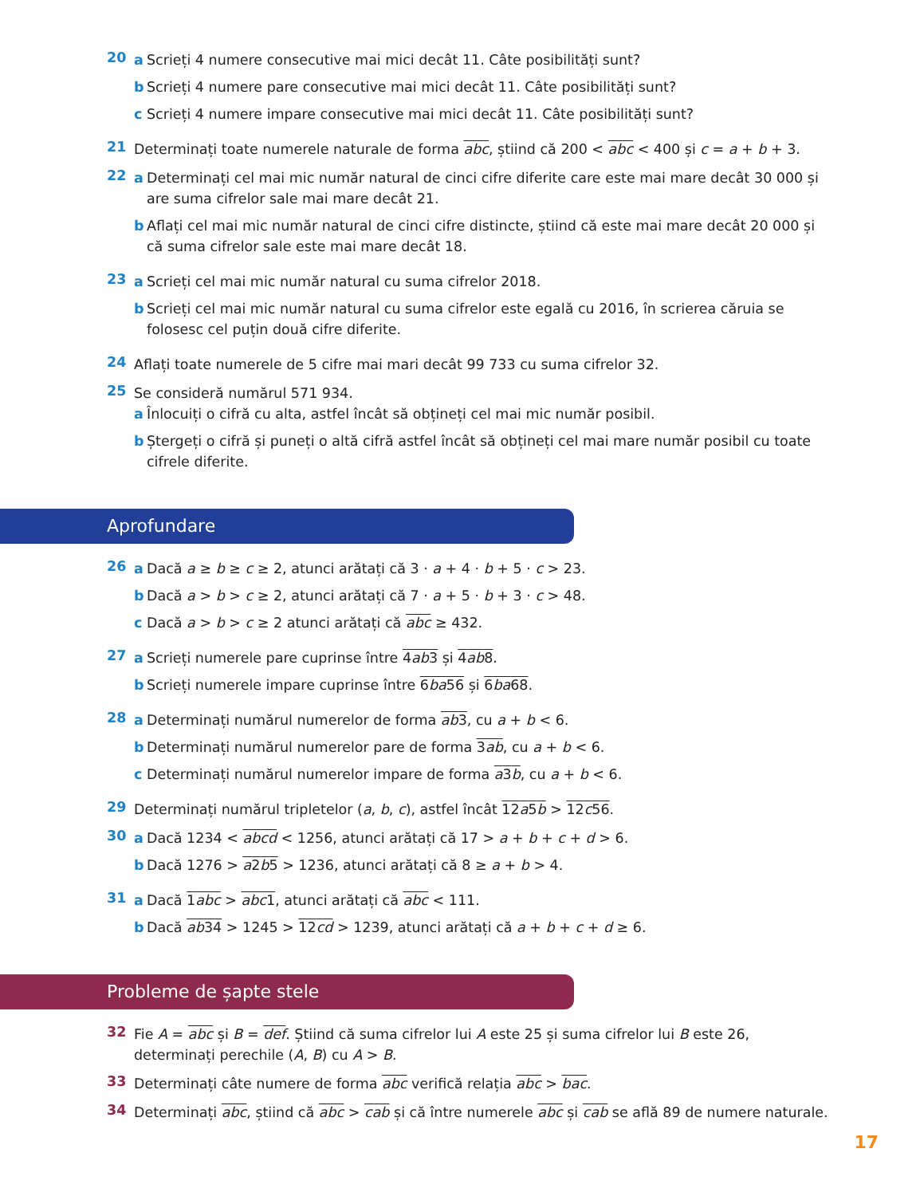20
a Scrieți 4 numere consecutive mai mici decât 11. Câte posibilități sunt?
b Scrieți 4 numere pare consecutive mai mici decât 11. Câte posibilități sunt?
c Scrieți 4 numere impare consecutive mai mici decât 11. Câte posibilități sunt?
21
Determinați toate numerele naturale de forma abc, știind că 200 < abc < 400 și c = a + b + 3.
22
a Determinați cel mai mic număr natural de cinci cifre diferite care este mai mare decât 30 000 și are suma cifrelor sale mai mare decât 21.
b Aflați cel mai mic număr natural de cinci cifre distincte, știind că este mai mare decât 20 000 și că suma cifrelor sale este mai mare decât 18.
23
a Scrieți cel mai mic număr natural cu suma cifrelor 2018.
b Scrieți cel mai mic număr natural cu suma cifrelor este egală cu 2016, în scrierea căruia se folosesc cel puțin două cifre diferite.
24
Aflați toate numerele de 5 cifre mai mari decât 99 733 cu suma cifrelor 32.
25
Se consideră numărul 571 934.
a Înlocuiți o cifră cu alta, astfel încât să obțineți cel mai mic număr posibil.
b Ștergeți o cifră și puneți o altă cifră astfel încât să obțineți cel mai mare număr posibil cu toate cifrele diferite.
Aprofundare
26
a Dacă a ≥ b ≥ c ≥ 2, atunci arătați că 3 · a + 4 · b + 5 · c > 23.
b Dacă a > b > c ≥ 2, atunci arătați că 7 · a + 5 · b + 3 · c > 48.
c Dacă a > b > c ≥ 2 atunci arătați că abc ≥ 432.
27
a Scrieți numerele pare cuprinse între 4ab3 și 4ab8.
b Scrieți numerele impare cuprinse între 6ba56 și 6ba68.
28
a Determinați numărul numerelor de forma ab3, cu a + b < 6.
b Determinați numărul numerelor pare de forma 3ab, cu a + b < 6.
c Determinați numărul numerelor impare de forma a3b, cu a + b < 6.
29
Determinați numărul tripletelor (a, b, c), astfel încât 12a5b > 12c56.
30
a Dacă 1234 < abcd < 1256, atunci arătați că 17 > a + b + c + d > 6.
b Dacă 1276 > a2b5 > 1236, atunci arătați că 8 ≥ a + b > 4.
31
a Dacă 1abc > abc1, atunci arătați că abc < 111.
b Dacă ab34 > 1245 > 12cd > 1239, atunci arătați că a + b + c + d ≥ 6.
Probleme de șapte stele
32
Fie A = abc și B = def. Știind că suma cifrelor lui A este 25 și suma cifrelor lui B este 26, determinați perechile (A, B) cu A > B.
33
Determinați câte numere de forma abc verifică relația abc > bac.
34
Determinați abc, știind că abc > cab și că între numerele abc și cab se află 89 de numere naturale.
17